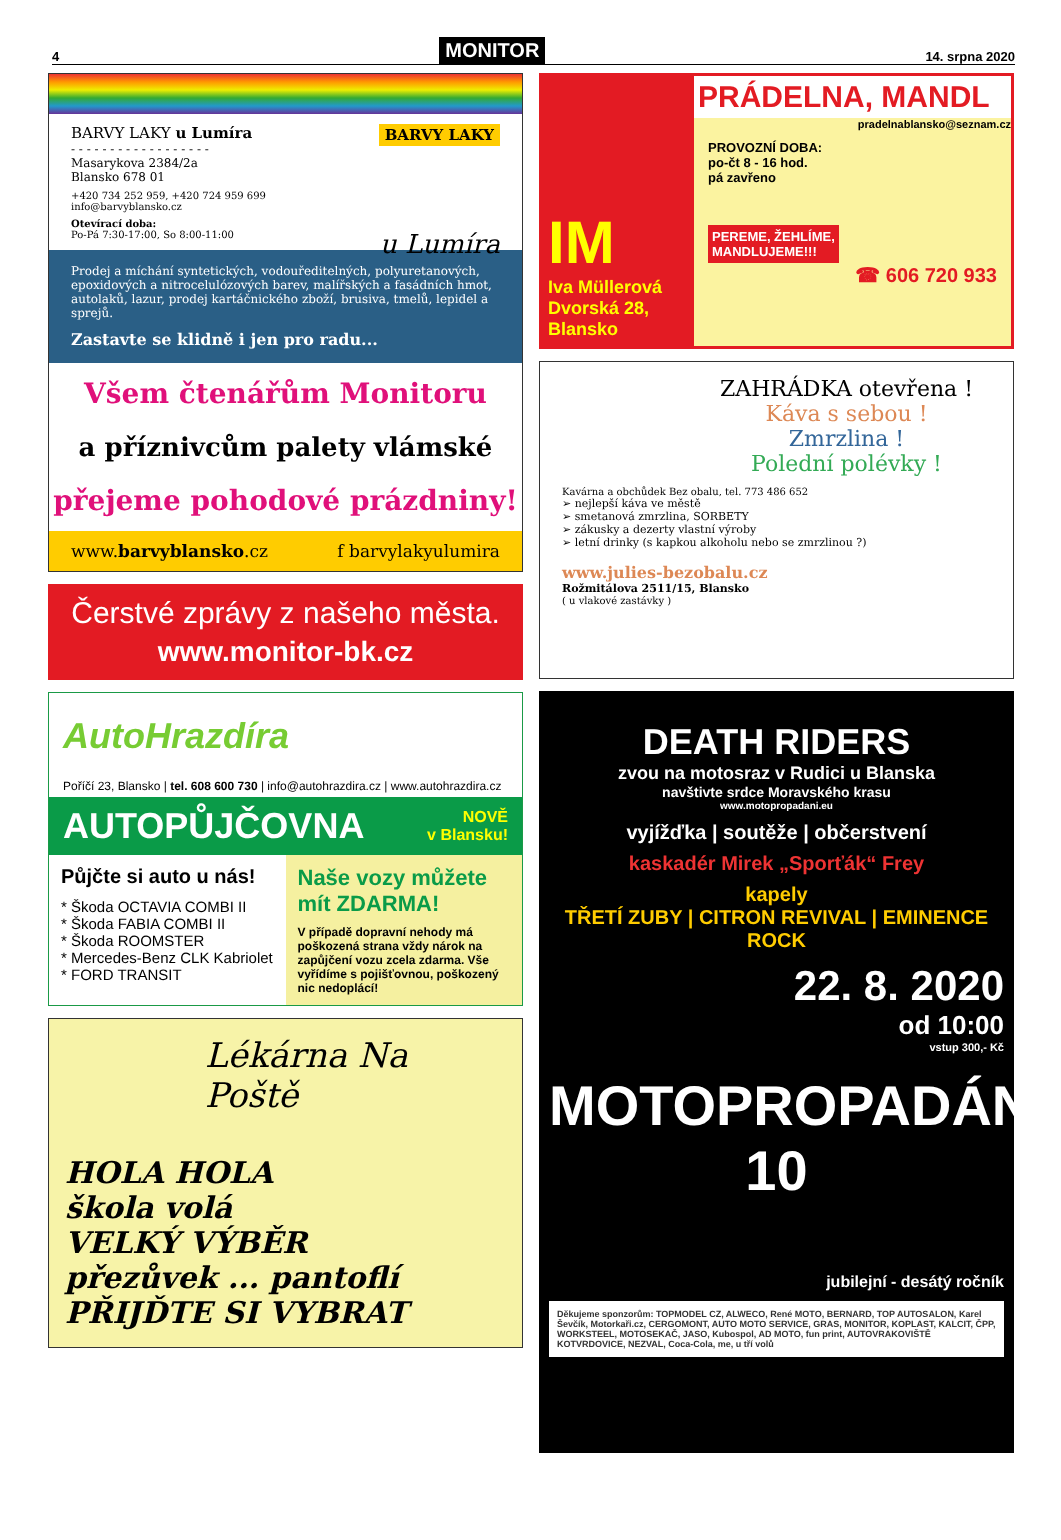4 MONITOR 14. srpna 2020
BARVY LAKY u Lumíra BARVY LAKY
- - - - - - - - - - - - - - - - - -
Masarykova 2384/2a
Blansko 678 01
+420 734 252 959, +420 724 959 699
info@barvyblansko.cz
Otevírací doba:
Po-Pá 7:30-17:00, So 8:00-11:00 u Lumíra
Prodej a míchání syntetických, vodouředitelných, polyuretanových, epoxidových a nitrocelulózových barev, malířských a fasádních hmot, autolaků, lazur, prodej kartáčnického zboží, brusiva, tmelů, lepidel a sprejů.
Zastavte se klidně i jen pro radu...
Všem čtenářům Monitoru
a příznivcům palety vlámské
přejeme pohodové prázdniny!
www.barvyblansko.cz f barvylakyulumira
Čerstvé zprávy z našeho města.
www.monitor-bk.cz
AutoHrazdíra
Poříčí 23, Blansko | tel. 608 600 730 | info@autohrazdira.cz | www.autohrazdira.cz
AUTOPŮJČOVNA NOVĚ
v Blansku!
Půjčte si auto u nás!
* Škoda OCTAVIA COMBI II
* Škoda FABIA COMBI II
* Škoda ROOMSTER
* Mercedes-Benz CLK Kabriolet
* FORD TRANSIT
Naše vozy můžete mít ZDARMA!
V případě dopravní nehody má poškozená strana vždy nárok na zapůjčení vozu zcela zdarma. Vše vyřídíme s pojišťovnou, poškozený nic nedoplácí!
Lékárna Na Poště
HOLA HOLA
škola volá
VELKÝ VÝBĚR
přezůvek ... pantoflí
PŘIJĎTE SI VYBRAT
IM
Iva Müllerová Dvorská 28, Blansko
PRÁDELNA, MANDL
pradelnablansko@seznam.cz
PROVOZNÍ DOBA:
po-čt 8 - 16 hod.
pá zavřeno
PEREME, ŽEHLÍME,
MANDLUJEME!!!
☎ 606 720 933
ZAHRÁDKA otevřena !
Káva s sebou !
Zmrzlina !
Polední polévky !
Kavárna a obchůdek Bez obalu, tel. 773 486 652
➢ nejlepší káva ve městě
➢ smetanová zmrzlina, SORBETY
➢ zákusky a dezerty vlastní výroby
➢ letní drinky (s kapkou alkoholu nebo se zmrzlinou ?)
www.julies-bezobalu.cz
Rožmitálova 2511/15, Blansko
( u vlakové zastávky )
DEATH RIDERS
zvou na motosraz v Rudici u Blanska
navštivte srdce Moravského krasu
www.motopropadani.eu
vyjížďka | soutěže | občerstvení
kaskadér Mirek „Sporťák“ Frey
kapely
TŘETÍ ZUBY | CITRON REVIVAL | EMINENCE ROCK
22. 8. 2020
od 10:00
vstup 300,- Kč
MOTOPROPADÁNÍ 10
jubilejní - desátý ročník
Děkujeme sponzorům: TOPMODEL CZ, ALWECO, René MOTO, BERNARD, TOP AUTOSALON, Karel Ševčík, Motorkaři.cz, CERGOMONT, AUTO MOTO SERVICE, GRAS, MONITOR, KOPLAST, KALCIT, ČPP, WORKSTEEL, MOTOSEKAČ, JASO, Kubospol, AD MOTO, fun print, AUTOVRAKOVIŠTĚ KOTVRDOVICE, NEZVAL, Coca-Cola, me, u tří volů